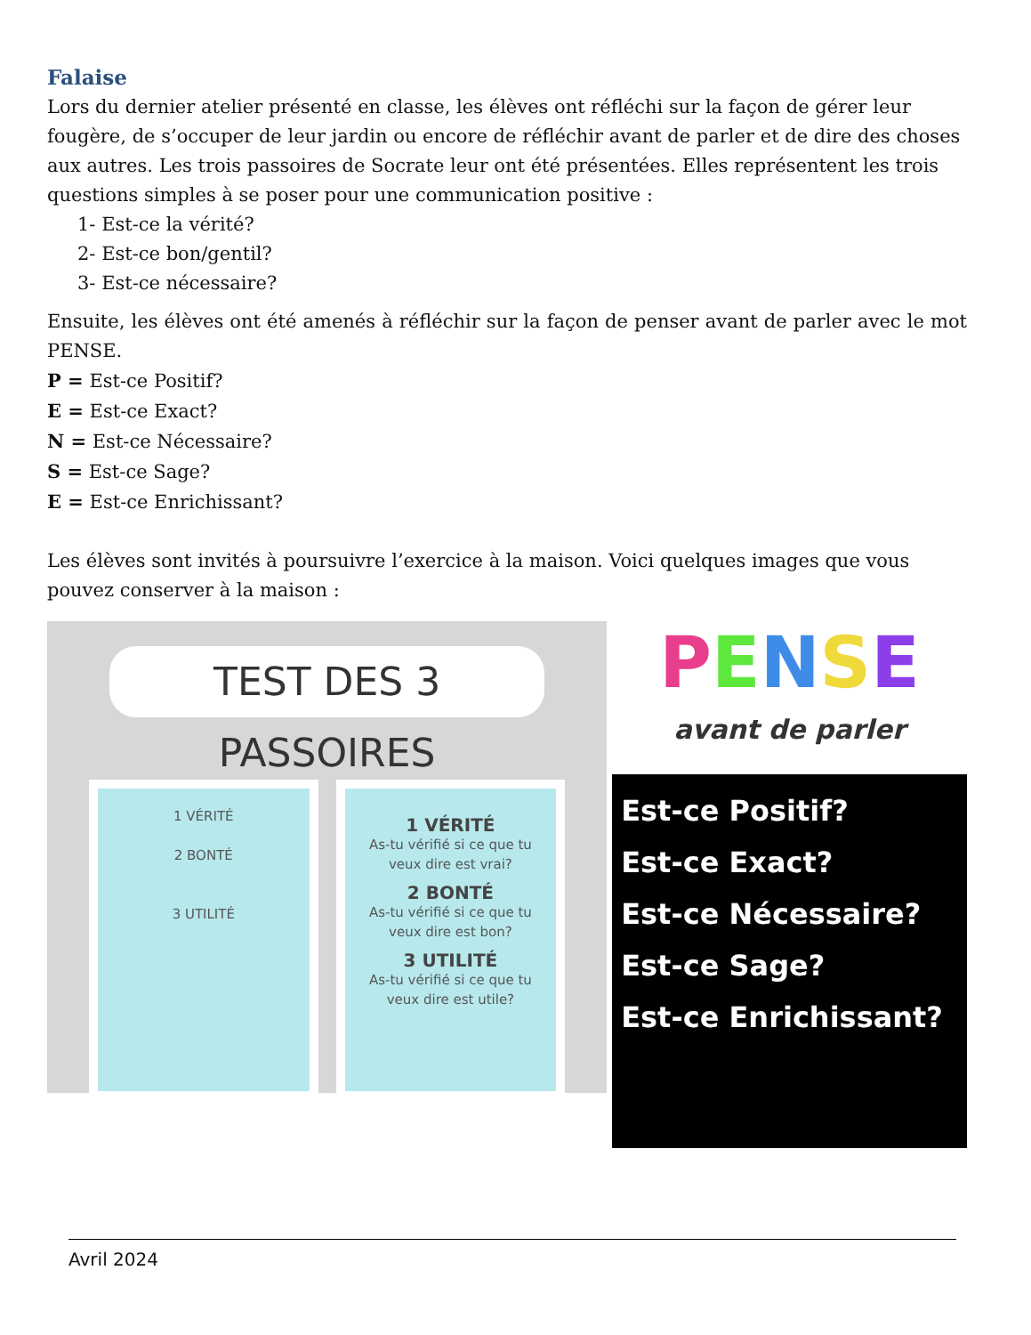Falaise
Lors du dernier atelier présenté en classe, les élèves ont réfléchi sur la façon de gérer leur fougère, de s’occuper de leur jardin ou encore de réfléchir avant de parler et de dire des choses aux autres. Les trois passoires de Socrate leur ont été présentées. Elles représentent les trois questions simples à se poser pour une communication positive :
1- Est-ce la vérité?
2- Est-ce bon/gentil?
3- Est-ce nécessaire?
Ensuite, les élèves ont été amenés à réfléchir sur la façon de penser avant de parler avec le mot PENSE.
P = Est-ce Positif?
E = Est-ce Exact?
N = Est-ce Nécessaire?
S = Est-ce Sage?
E = Est-ce Enrichissant?
Les élèves sont invités à poursuivre l’exercice à la maison. Voici quelques images que vous pouvez conserver à la maison :
TEST DES 3 PASSOIRES
1 VÉRITÉ
2 BONTÉ
3 UTILITÉ
1 VÉRITÉ
As-tu vérifié si ce que tu veux dire est vrai?
2 BONTÉ
As-tu vérifié si ce que tu veux dire est bon?
3 UTILITÉ
As-tu vérifié si ce que tu veux dire est utile?
PENSE
avant de parler
Est-ce Positif?
Est-ce Exact?
Est-ce Nécessaire?
Est-ce Sage?
Est-ce Enrichissant?
Avril 2024